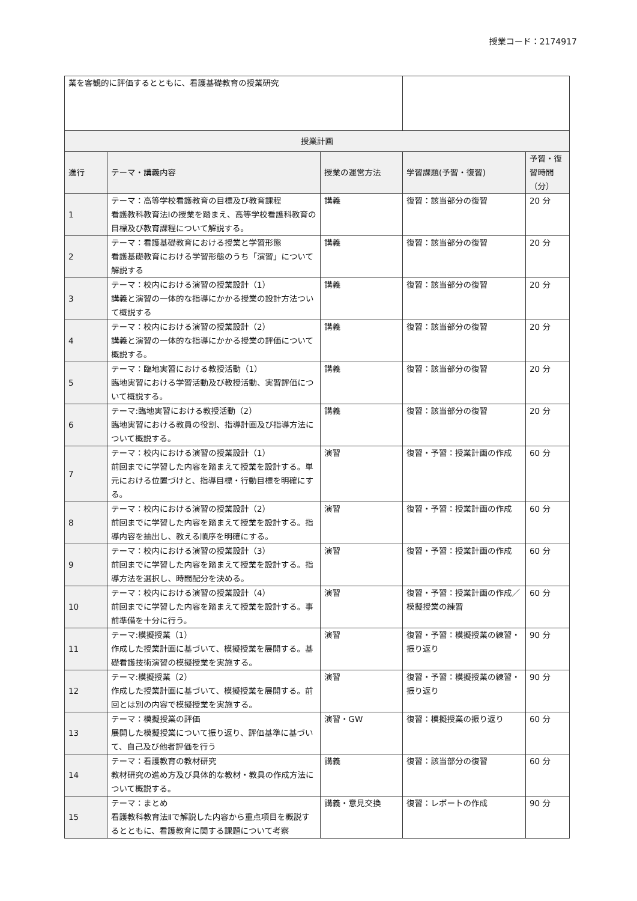授業コード：2174917
| 業を客観的に評価するとともに、看護基礎教育の授業研究 | | | | |
| 授業計画 | | | | |
| 進行 | テーマ・講義内容 | 授業の運営方法 | 学習課題(予習・復習) | 予習・復習時間（分） |
| 1 | テーマ：高等学校看護教育の目標及び教育課程 看護教科教育法Ⅰの授業を踏まえ、高等学校看護科教育の目標及び教育課程について解説する。 | 講義 | 復習：該当部分の復習 | 20 分 |
| 2 | テーマ：看護基礎教育における授業と学習形態 看護基礎教育における学習形態のうち「演習」について解説する | 講義 | 復習：該当部分の復習 | 20 分 |
| 3 | テーマ：校内における演習の授業設計（1） 講義と演習の一体的な指導にかかる授業の設計方法ついて概説する | 講義 | 復習：該当部分の復習 | 20 分 |
| 4 | テーマ：校内における演習の授業設計（2） 講義と演習の一体的な指導にかかる授業の評価について概説する。 | 講義 | 復習：該当部分の復習 | 20 分 |
| 5 | テーマ：臨地実習における教授活動（1） 臨地実習における学習活動及び教授活動、実習評価について概説する。 | 講義 | 復習：該当部分の復習 | 20 分 |
| 6 | テーマ:臨地実習における教授活動（2） 臨地実習における教員の役割、指導計画及び指導方法について概説する。 | 講義 | 復習：該当部分の復習 | 20 分 |
| 7 | テーマ：校内における演習の授業設計（1） 前回までに学習した内容を踏まえて授業を設計する。単元における位置づけと、指導目標・行動目標を明確にする。 | 演習 | 復習・予習：授業計画の作成 | 60 分 |
| 8 | テーマ：校内における演習の授業設計（2） 前回までに学習した内容を踏まえて授業を設計する。指導内容を抽出し、教える順序を明確にする。 | 演習 | 復習・予習：授業計画の作成 | 60 分 |
| 9 | テーマ：校内における演習の授業設計（3） 前回までに学習した内容を踏まえて授業を設計する。指導方法を選択し、時間配分を決める。 | 演習 | 復習・予習：授業計画の作成 | 60 分 |
| 10 | テーマ：校内における演習の授業設計（4） 前回までに学習した内容を踏まえて授業を設計する。事前準備を十分に行う。 | 演習 | 復習・予習：授業計画の作成／模擬授業の練習 | 60 分 |
| 11 | テーマ:模擬授業（1） 作成した授業計画に基づいて、模擬授業を展開する。基礎看護技術演習の模擬授業を実施する。 | 演習 | 復習・予習：模擬授業の練習・振り返り | 90 分 |
| 12 | テーマ:模擬授業（2） 作成した授業計画に基づいて、模擬授業を展開する。前回とは別の内容で模擬授業を実施する。 | 演習 | 復習・予習：模擬授業の練習・振り返り | 90 分 |
| 13 | テーマ：模擬授業の評価 展開した模擬授業について振り返り、評価基準に基づいて、自己及び他者評価を行う | 演習・GW | 復習：模擬授業の振り返り | 60 分 |
| 14 | テーマ：看護教育の教材研究 教材研究の進め方及び具体的な教材・教具の作成方法について概説する。 | 講義 | 復習：該当部分の復習 | 60 分 |
| 15 | テーマ：まとめ 看護教科教育法Ⅱで解説した内容から重点項目を概説するとともに、看護教育に関する課題について考察 | 講義・意見交換 | 復習：レポートの作成 | 90 分 |